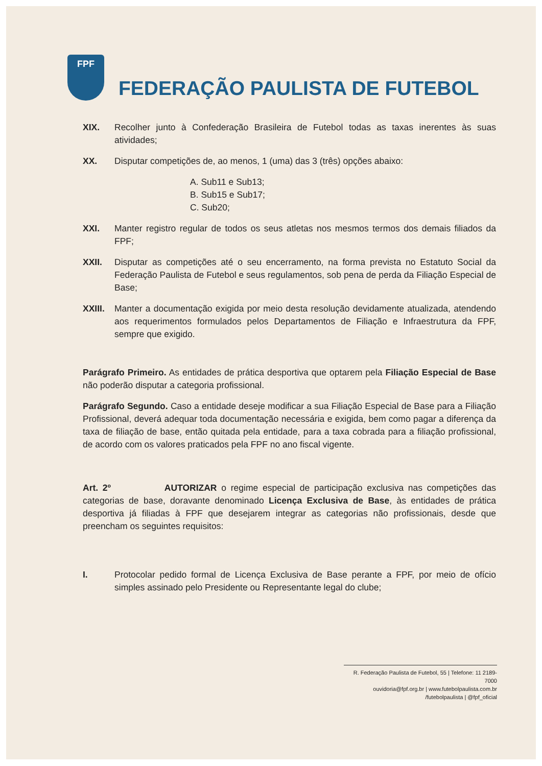FPF
FEDERAÇÃO PAULISTA DE FUTEBOL
XIX. Recolher junto à Confederação Brasileira de Futebol todas as taxas inerentes às suas atividades;
XX. Disputar competições de, ao menos, 1 (uma) das 3 (três) opções abaixo:
A. Sub11 e Sub13;
B. Sub15 e Sub17;
C. Sub20;
XXI. Manter registro regular de todos os seus atletas nos mesmos termos dos demais filiados da FPF;
XXII. Disputar as competições até o seu encerramento, na forma prevista no Estatuto Social da Federação Paulista de Futebol e seus regulamentos, sob pena de perda da Filiação Especial de Base;
XXIII. Manter a documentação exigida por meio desta resolução devidamente atualizada, atendendo aos requerimentos formulados pelos Departamentos de Filiação e Infraestrutura da FPF, sempre que exigido.
Parágrafo Primeiro. As entidades de prática desportiva que optarem pela Filiação Especial de Base não poderão disputar a categoria profissional.
Parágrafo Segundo. Caso a entidade deseje modificar a sua Filiação Especial de Base para a Filiação Profissional, deverá adequar toda documentação necessária e exigida, bem como pagar a diferença da taxa de filiação de base, então quitada pela entidade, para a taxa cobrada para a filiação profissional, de acordo com os valores praticados pela FPF no ano fiscal vigente.
Art. 2º AUTORIZAR o regime especial de participação exclusiva nas competições das categorias de base, doravante denominado Licença Exclusiva de Base, às entidades de prática desportiva já filiadas à FPF que desejarem integrar as categorias não profissionais, desde que preencham os seguintes requisitos:
I. Protocolar pedido formal de Licença Exclusiva de Base perante a FPF, por meio de ofício simples assinado pelo Presidente ou Representante legal do clube;
R. Federação Paulista de Futebol, 55 | Telefone: 11 2189-7000
ouvidoria@fpf.org.br | www.futebolpaulista.com.br
/futebolpaulista | @fpf_oficial